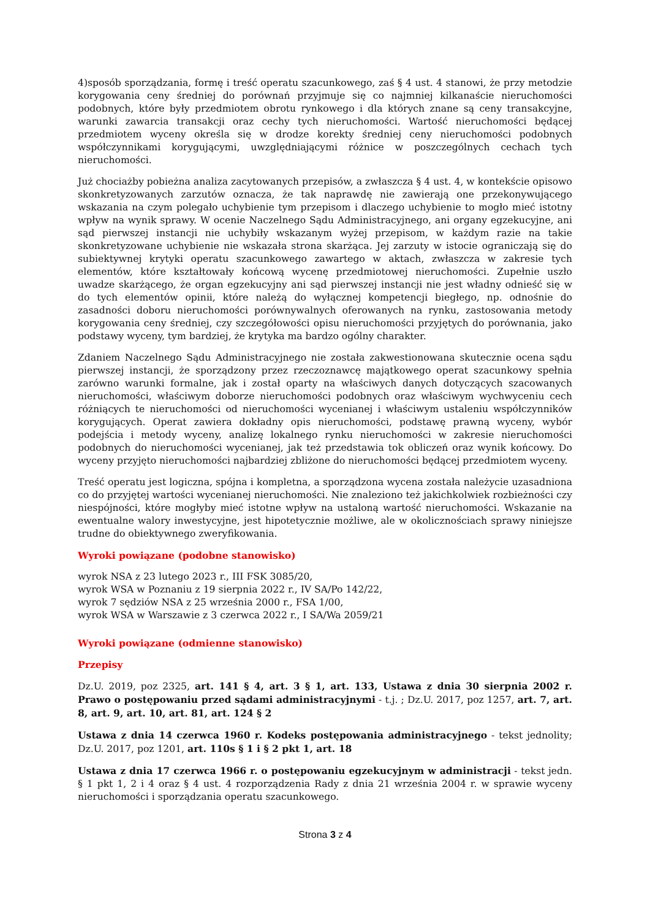4)sposób sporządzania, formę i treść operatu szacunkowego, zaś § 4 ust. 4 stanowi, że przy metodzie korygowania ceny średniej do porównań przyjmuje się co najmniej kilkanaście nieruchomości podobnych, które były przedmiotem obrotu rynkowego i dla których znane są ceny transakcyjne, warunki zawarcia transakcji oraz cechy tych nieruchomości. Wartość nieruchomości będącej przedmiotem wyceny określa się w drodze korekty średniej ceny nieruchomości podobnych współczynnikami korygującymi, uwzględniającymi różnice w poszczególnych cechach tych nieruchomości.
Już chociażby pobieżna analiza zacytowanych przepisów, a zwłaszcza § 4 ust. 4, w kontekście opisowo skonkretyzowanych zarzutów oznacza, że tak naprawdę nie zawierają one przekonywującego wskazania na czym polegało uchybienie tym przepisom i dlaczego uchybienie to mogło mieć istotny wpływ na wynik sprawy. W ocenie Naczelnego Sądu Administracyjnego, ani organy egzekucyjne, ani sąd pierwszej instancji nie uchybiły wskazanym wyżej przepisom, w każdym razie na takie skonkretyzowane uchybienie nie wskazała strona skarżąca. Jej zarzuty w istocie ograniczają się do subiektywnej krytyki operatu szacunkowego zawartego w aktach, zwłaszcza w zakresie tych elementów, które kształtowały końcową wycenę przedmiotowej nieruchomości. Zupełnie uszło uwadze skarżącego, że organ egzekucyjny ani sąd pierwszej instancji nie jest władny odnieść się w do tych elementów opinii, które należą do wyłącznej kompetencji biegłego, np. odnośnie do zasadności doboru nieruchomości porównywalnych oferowanych na rynku, zastosowania metody korygowania ceny średniej, czy szczegółowości opisu nieruchomości przyjętych do porównania, jako podstawy wyceny, tym bardziej, że krytyka ma bardzo ogólny charakter.
Zdaniem Naczelnego Sądu Administracyjnego nie została zakwestionowana skutecznie ocena sądu pierwszej instancji, że sporządzony przez rzeczoznawcę majątkowego operat szacunkowy spełnia zarówno warunki formalne, jak i został oparty na właściwych danych dotyczących szacowanych nieruchomości, właściwym doborze nieruchomości podobnych oraz właściwym wychwyceniu cech różniących te nieruchomości od nieruchomości wycenianej i właściwym ustaleniu współczynników korygujących. Operat zawiera dokładny opis nieruchomości, podstawę prawną wyceny, wybór podejścia i metody wyceny, analizę lokalnego rynku nieruchomości w zakresie nieruchomości podobnych do nieruchomości wycenianej, jak też przedstawia tok obliczeń oraz wynik końcowy. Do wyceny przyjęto nieruchomości najbardziej zbliżone do nieruchomości będącej przedmiotem wyceny.
Treść operatu jest logiczna, spójna i kompletna, a sporządzona wycena została należycie uzasadniona co do przyjętej wartości wycenianej nieruchomości. Nie znaleziono też jakichkolwiek rozbieżności czy niespójności, które mogłyby mieć istotne wpływ na ustaloną wartość nieruchomości. Wskazanie na ewentualne walory inwestycyjne, jest hipotetycznie możliwe, ale w okolicznościach sprawy niniejsze trudne do obiektywnego zweryfikowania.
Wyroki powiązane (podobne stanowisko)
wyrok NSA z 23 lutego 2023 r., III FSK 3085/20,
wyrok WSA w Poznaniu z 19 sierpnia 2022 r., IV SA/Po 142/22,
wyrok 7 sędziów NSA z 25 września 2000 r., FSA 1/00,
wyrok WSA w Warszawie z 3 czerwca 2022 r., I SA/Wa 2059/21
Wyroki powiązane (odmienne stanowisko)
Przepisy
Dz.U. 2019, poz 2325, art. 141 § 4, art. 3 § 1, art. 133, Ustawa z dnia 30 sierpnia 2002 r. Prawo o postępowaniu przed sądami administracyjnymi - t.j. ; Dz.U. 2017, poz 1257, art. 7, art. 8, art. 9, art. 10, art. 81, art. 124 § 2
Ustawa z dnia 14 czerwca 1960 r. Kodeks postępowania administracyjnego - tekst jednolity; Dz.U. 2017, poz 1201, art. 110s § 1 i § 2 pkt 1, art. 18
Ustawa z dnia 17 czerwca 1966 r. o postępowaniu egzekucyjnym w administracji - tekst jedn. § 1 pkt 1, 2 i 4 oraz § 4 ust. 4 rozporządzenia Rady z dnia 21 września 2004 r. w sprawie wyceny nieruchomości i sporządzania operatu szacunkowego.
Strona 3 z 4